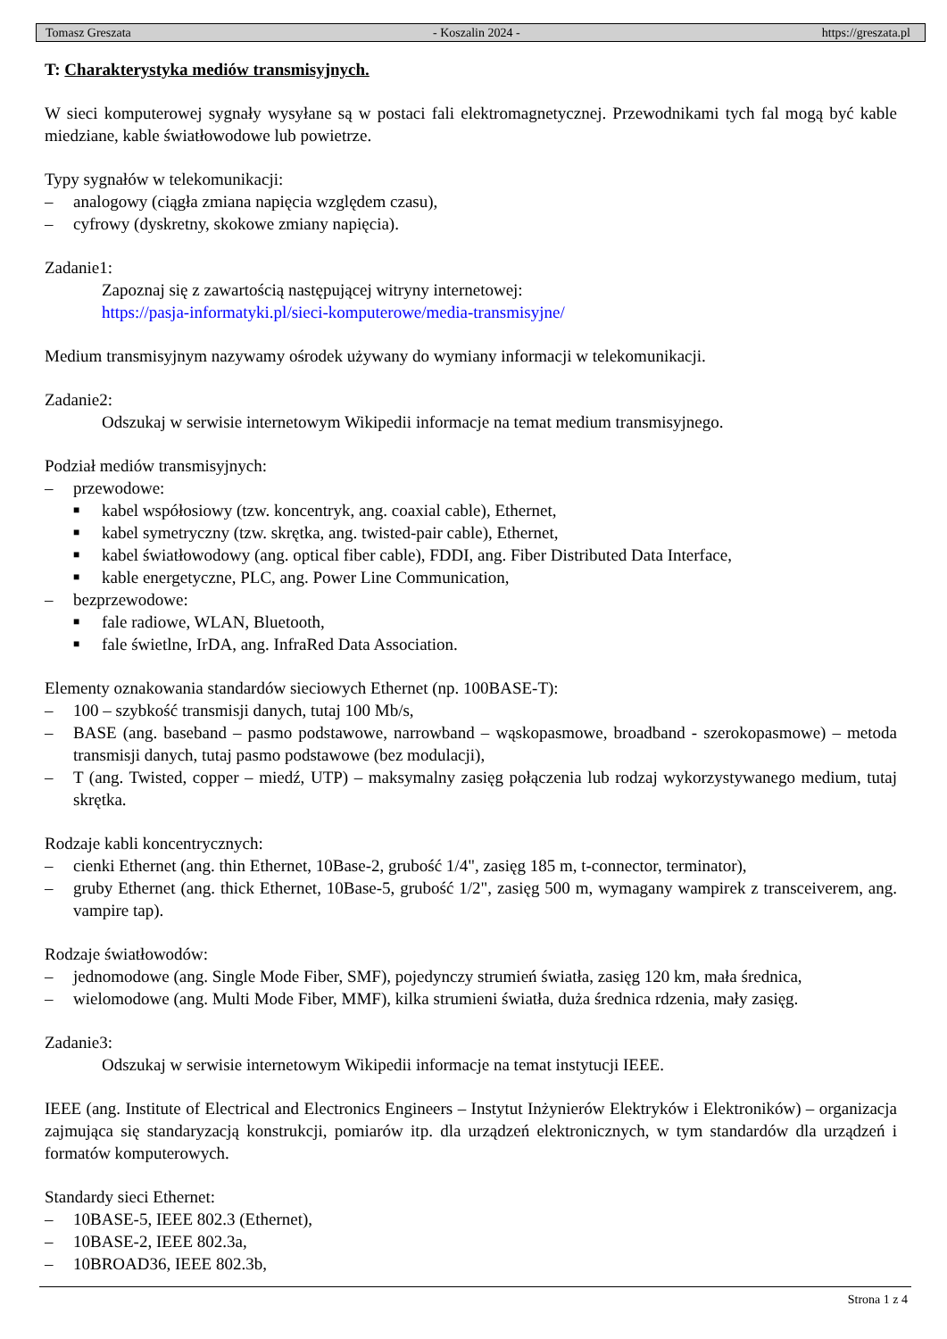Tomasz Greszata - Koszalin 2024 - https://greszata.pl
T: Charakterystyka mediów transmisyjnych.
W sieci komputerowej sygnały wysyłane są w postaci fali elektromagnetycznej. Przewodnikami tych fal mogą być kable miedziane, kable światłowodowe lub powietrze.
Typy sygnałów w telekomunikacji:
– analogowy (ciągła zmiana napięcia względem czasu),
– cyfrowy (dyskretny, skokowe zmiany napięcia).
Zadanie1:
Zapoznaj się z zawartością następującej witryny internetowej:
https://pasja-informatyki.pl/sieci-komputerowe/media-transmisyjne/
Medium transmisyjnym nazywamy ośrodek używany do wymiany informacji w telekomunikacji.
Zadanie2:
Odszukaj w serwisie internetowym Wikipedii informacje na temat medium transmisyjnego.
Podział mediów transmisyjnych:
– przewodowe:
■ kabel współosiowy (tzw. koncentryk, ang. coaxial cable), Ethernet,
■ kabel symetryczny (tzw. skrętka, ang. twisted-pair cable), Ethernet,
■ kabel światłowodowy (ang. optical fiber cable), FDDI, ang. Fiber Distributed Data Interface,
■ kable energetyczne, PLC, ang. Power Line Communication,
– bezprzewodowe:
■ fale radiowe, WLAN, Bluetooth,
■ fale świetlne, IrDA, ang. InfraRed Data Association.
Elementy oznakowania standardów sieciowych Ethernet (np. 100BASE-T):
– 100 – szybkość transmisji danych, tutaj 100 Mb/s,
– BASE (ang. baseband – pasmo podstawowe, narrowband – wąskopasmowe, broadband - szerokopasmowe) – metoda transmisji danych, tutaj pasmo podstawowe (bez modulacji),
– T (ang. Twisted, copper – miedź, UTP) – maksymalny zasięg połączenia lub rodzaj wykorzystywanego medium, tutaj skrętka.
Rodzaje kabli koncentrycznych:
– cienki Ethernet (ang. thin Ethernet, 10Base-2, grubość 1/4", zasięg 185 m, t-connector, terminator),
– gruby Ethernet (ang. thick Ethernet, 10Base-5, grubość 1/2", zasięg 500 m, wymagany wampirek z transceiverem, ang. vampire tap).
Rodzaje światłowodów:
– jednomodowe (ang. Single Mode Fiber, SMF), pojedynczy strumień światła, zasięg 120 km, mała średnica,
– wielomodowe (ang. Multi Mode Fiber, MMF), kilka strumieni światła, duża średnica rdzenia, mały zasięg.
Zadanie3:
Odszukaj w serwisie internetowym Wikipedii informacje na temat instytucji IEEE.
IEEE (ang. Institute of Electrical and Electronics Engineers – Instytut Inżynierów Elektryków i Elektroników) – organizacja zajmująca się standaryzacją konstrukcji, pomiarów itp. dla urządzeń elektronicznych, w tym standardów dla urządzeń i formatów komputerowych.
Standardy sieci Ethernet:
– 10BASE-5, IEEE 802.3 (Ethernet),
– 10BASE-2, IEEE 802.3a,
– 10BROAD36, IEEE 802.3b,
Strona 1 z 4